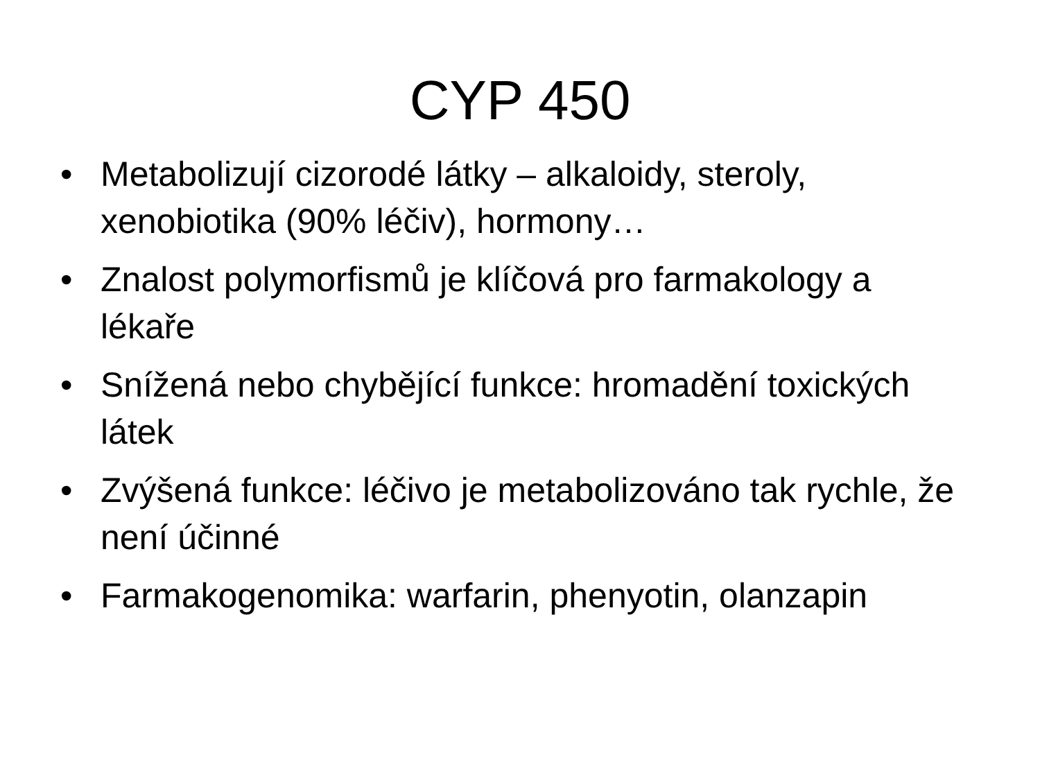CYP 450
• Metabolizují cizorodé látky – alkaloidy, steroly, xenobiotika (90% léčiv), hormony…
• Znalost polymorfismů je klíčová pro farmakology a lékaře
• Snížená nebo chybějící funkce: hromadění toxických látek
• Zvýšená funkce: léčivo je metabolizováno tak rychle, že není účinné
• Farmakogenomika: warfarin, phenyotin, olanzapin